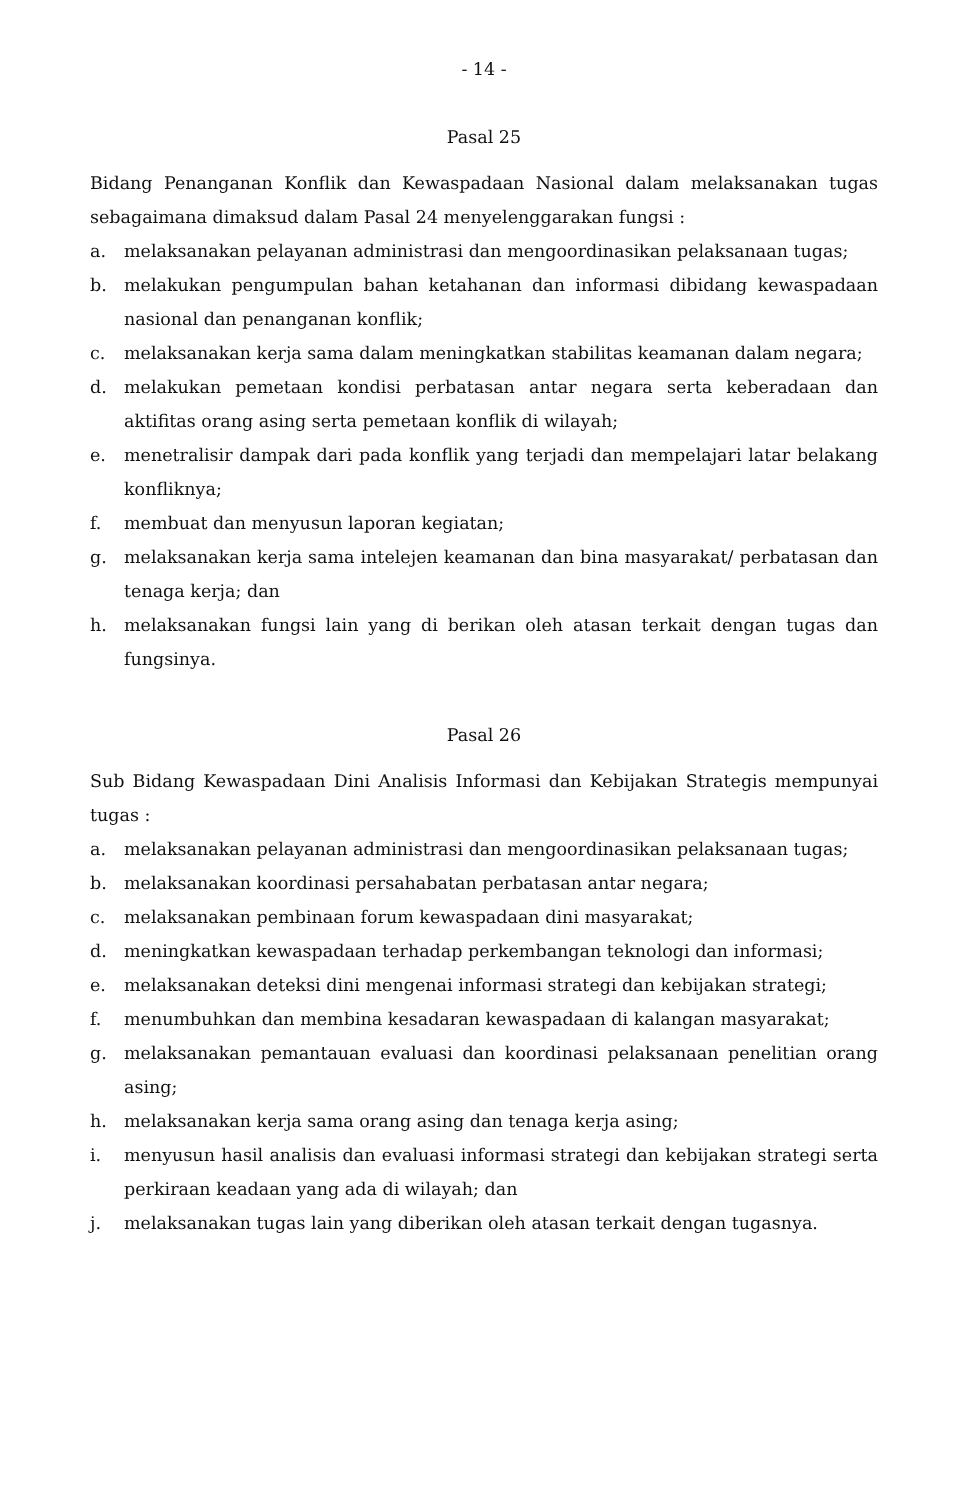- 14 -
Pasal 25
Bidang Penanganan Konflik dan Kewaspadaan Nasional dalam melaksanakan tugas sebagaimana dimaksud dalam Pasal 24 menyelenggarakan fungsi :
a. melaksanakan pelayanan administrasi dan mengoordinasikan pelaksanaan tugas;
b. melakukan pengumpulan bahan ketahanan dan informasi dibidang kewaspadaan nasional dan penanganan konflik;
c. melaksanakan kerja sama dalam meningkatkan stabilitas keamanan dalam negara;
d. melakukan pemetaan kondisi perbatasan antar negara serta keberadaan dan aktifitas orang asing serta pemetaan konflik di wilayah;
e. menetralisir dampak dari pada konflik yang terjadi dan mempelajari latar belakang konfliknya;
f. membuat dan menyusun laporan kegiatan;
g. melaksanakan kerja sama intelejen keamanan dan bina masyarakat/ perbatasan dan tenaga kerja; dan
h. melaksanakan fungsi lain yang di berikan oleh atasan terkait dengan tugas dan fungsinya.
Pasal 26
Sub Bidang Kewaspadaan Dini Analisis Informasi dan Kebijakan Strategis mempunyai tugas :
a. melaksanakan pelayanan administrasi dan mengoordinasikan pelaksanaan tugas;
b. melaksanakan koordinasi persahabatan perbatasan antar negara;
c. melaksanakan pembinaan forum kewaspadaan dini masyarakat;
d. meningkatkan kewaspadaan terhadap perkembangan teknologi dan informasi;
e. melaksanakan deteksi dini mengenai informasi strategi dan kebijakan strategi;
f. menumbuhkan dan membina kesadaran kewaspadaan di kalangan masyarakat;
g. melaksanakan pemantauan evaluasi dan koordinasi pelaksanaan penelitian orang asing;
h. melaksanakan kerja sama orang asing dan tenaga kerja asing;
i. menyusun hasil analisis dan evaluasi informasi strategi dan kebijakan strategi serta perkiraan keadaan yang ada di wilayah; dan
j. melaksanakan tugas lain yang diberikan oleh atasan terkait dengan tugasnya.